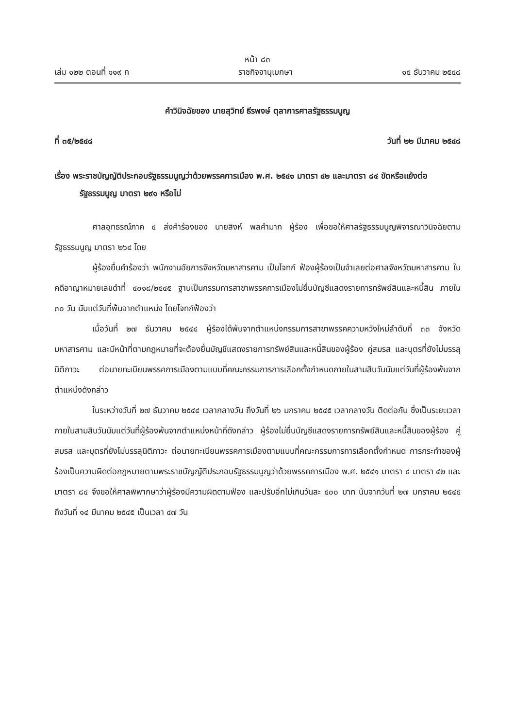หน้า ๘๓
เล่ม ๑๒๒ ตอนที่ ๑๑๙ ก ราชกิจจานุเบกษา ๑๕ ธันวาคม ๒๕๔๘
คำวินิจฉัยของ นายสุวิทย์ ธีรพงษ์ ตุลาการศาลรัฐธรรมนูญ
ที่ ๓๕/๒๕๔๘ วันที่ ๒๒ มีนาคม ๒๕๔๘
เรื่อง พระราชบัญญัติประกอบรัฐธรรมนูญว่าด้วยพรรคการเมือง พ.ศ. ๒๕๔๑ มาตรา ๔๒ และมาตรา ๘๔ ขัดหรือแย้งต่อรัฐธรรมนูญ มาตรา ๒๙๑ หรือไม่
ศาลอุทธรณ์ภาค ๔ ส่งคำร้องของ นายสิงห์ พลคำมาก ผู้ร้อง เพื่อขอให้ศาลรัฐธรรมนูญพิจารณาวินิจฉัยตามรัฐธรรมนูญ มาตรา ๒๖๔ โดย
ผู้ร้องยื่นคำร้องว่า พนักงานอัยการจังหวัดมหาสารคาม เป็นโจทก์ ฟ้องผู้ร้องเป็นจำเลยต่อศาลจังหวัดมหาสารคาม ในคดีอาญาหมายเลขดำที่ ๔๐๑๘/๒๕๔๕ ฐานเป็นกรรมการสาขาพรรคการเมืองไม่ยื่นบัญชีแสดงรายการทรัพย์สินและหนี้สิน ภายใน ๓๐ วัน นับแต่วันที่พ้นจากตำแหน่ง โดยโจทก์ฟ้องว่า
เมื่อวันที่ ๒๗ ธันวาคม ๒๕๔๔ ผู้ร้องได้พ้นจากตำแหน่งกรรมการสาขาพรรคความหวังใหม่ลำดับที่ ๓๓ จังหวัดมหาสารคาม และมีหน้าที่ตามกฎหมายที่จะต้องยื่นบัญชีแสดงรายการทรัพย์สินและหนี้สินของผู้ร้อง คู่สมรส และบุตรที่ยังไม่บรรลุนิติภาวะ ต่อนายทะเบียนพรรคการเมืองตามแบบที่คณะกรรมการการเลือกตั้งกำหนดภายในสามสิบวันนับแต่วันที่ผู้ร้องพ้นจากตำแหน่งดังกล่าว
ในระหว่างวันที่ ๒๗ ธันวาคม ๒๕๔๔ เวลากลางวัน ถึงวันที่ ๒๖ มกราคม ๒๕๔๕ เวลากลางวัน ติดต่อกัน ซึ่งเป็นระยะเวลาภายในสามสิบวันนับแต่วันที่ผู้ร้องพ้นจากตำแหน่งหน้าที่ดังกล่าว ผู้ร้องไม่ยื่นบัญชีแสดงรายการทรัพย์สินและหนี้สินของผู้ร้อง คู่สมรส และบุตรที่ยังไม่บรรลุนิติภาวะ ต่อนายทะเบียนพรรคการเมืองตามแบบที่คณะกรรมการการเลือกตั้งกำหนด การกระทำของผู้ร้องเป็นความผิดต่อกฎหมายตามพระราชบัญญัติประกอบรัฐธรรมนูญว่าด้วยพรรคการเมือง พ.ศ. ๒๕๔๑ มาตรา ๔ มาตรา ๔๒ และมาตรา ๘๔ จึงขอให้ศาลพิพากษาว่าผู้ร้องมีความผิดตามฟ้อง และปรับอีกไม่เกินวันละ ๕๐๐ บาท นับจากวันที่ ๒๗ มกราคม ๒๕๔๕ ถึงวันที่ ๑๔ มีนาคม ๒๕๔๕ เป็นเวลา ๔๗ วัน